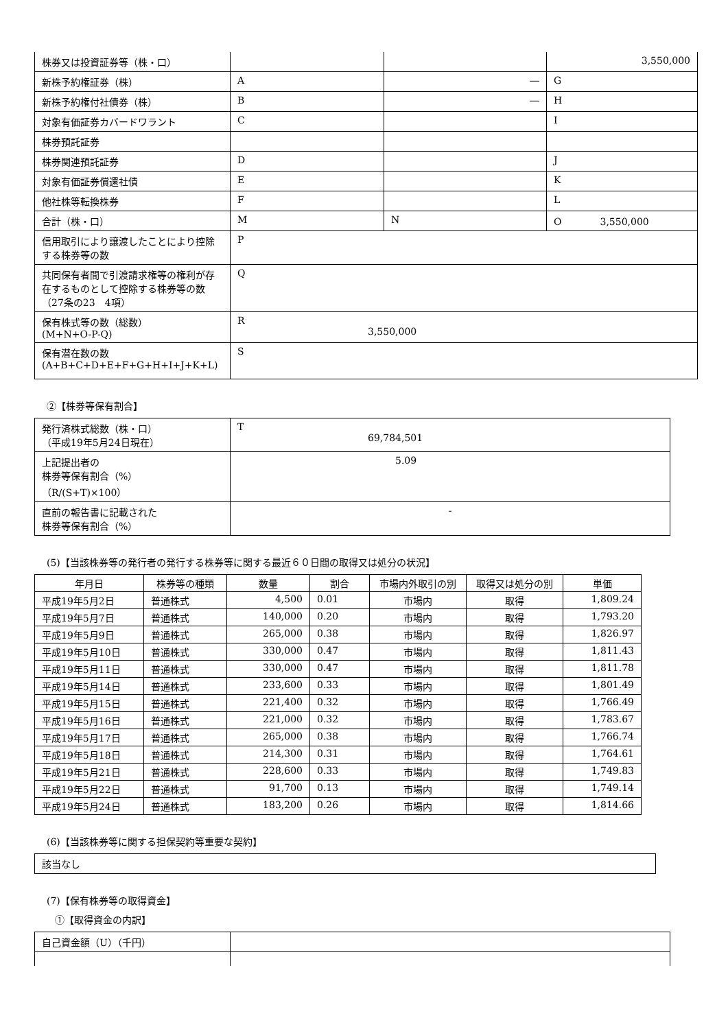| 株券又は投資証券等（株・口） | | | 3,550,000 |
| 新株予約権証券（株） | A | ― | G |
| 新株予約権付社債券（株） | B | ― | H |
| 対象有価証券カバードワラント | C | | I |
| 株券預託証券 | | | |
| 株券関連預託証券 | D | | J |
| 対象有価証券償還社債 | E | | K |
| 他社株等転換株券 | F | | L |
| 合計（株・口） | M | N | O 3,550,000 |
| 信用取引により譲渡したことにより控除する株券等の数 | P | | |
| 共同保有者間で引渡請求権等の権利が存在するものとして控除する株券等の数（27条の23 4項） | Q | | |
| 保有株式等の数（総数） (M+N+O-P-Q) | R 3,550,000 | | |
| 保有潜在数の数 (A+B+C+D+E+F+G+H+I+J+K+L) | S | | |
②【株券等保有割合】
| 発行済株式総数（株・口） （平成19年5月24日現在） | T 69,784,501 |
| 上記提出者の 株券等保有割合（%） （R/(S+T)×100） | 5.09 |
| 直前の報告書に記載された 株券等保有割合（%） | - |
(5)【当該株券等の発行者の発行する株券等に関する最近６０日間の取得又は処分の状況】
| 年月日 | 株券等の種類 | 数量 | 割合 | 市場内外取引の別 | 取得又は処分の別 | 単価 |
| --- | --- | --- | --- | --- | --- | --- |
| 平成19年5月2日 | 普通株式 | 4,500 | 0.01 | 市場内 | 取得 | 1,809.24 |
| 平成19年5月7日 | 普通株式 | 140,000 | 0.20 | 市場内 | 取得 | 1,793.20 |
| 平成19年5月9日 | 普通株式 | 265,000 | 0.38 | 市場内 | 取得 | 1,826.97 |
| 平成19年5月10日 | 普通株式 | 330,000 | 0.47 | 市場内 | 取得 | 1,811.43 |
| 平成19年5月11日 | 普通株式 | 330,000 | 0.47 | 市場内 | 取得 | 1,811.78 |
| 平成19年5月14日 | 普通株式 | 233,600 | 0.33 | 市場内 | 取得 | 1,801.49 |
| 平成19年5月15日 | 普通株式 | 221,400 | 0.32 | 市場内 | 取得 | 1,766.49 |
| 平成19年5月16日 | 普通株式 | 221,000 | 0.32 | 市場内 | 取得 | 1,783.67 |
| 平成19年5月17日 | 普通株式 | 265,000 | 0.38 | 市場内 | 取得 | 1,766.74 |
| 平成19年5月18日 | 普通株式 | 214,300 | 0.31 | 市場内 | 取得 | 1,764.61 |
| 平成19年5月21日 | 普通株式 | 228,600 | 0.33 | 市場内 | 取得 | 1,749.83 |
| 平成19年5月22日 | 普通株式 | 91,700 | 0.13 | 市場内 | 取得 | 1,749.14 |
| 平成19年5月24日 | 普通株式 | 183,200 | 0.26 | 市場内 | 取得 | 1,814.66 |
(6)【当該株券等に関する担保契約等重要な契約】
| 該当なし |
(7)【保有株券等の取得資金】
①【取得資金の内訳】
| 自己資金額（U）（千円） | |